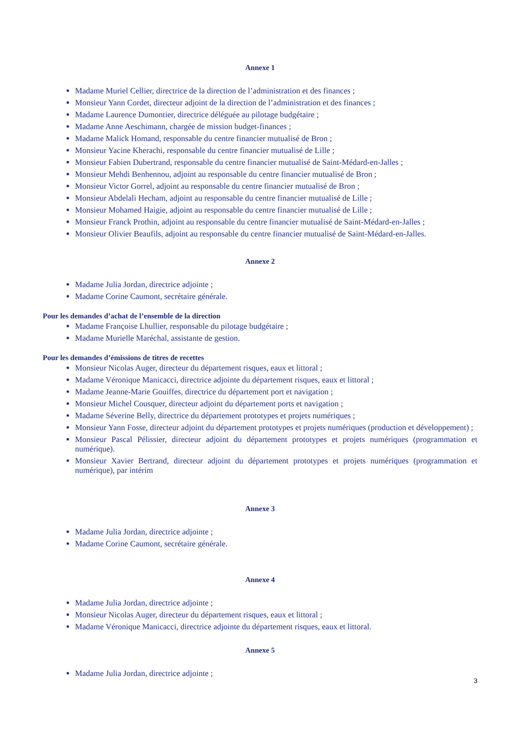Annexe 1
Madame Muriel Cellier, directrice de la direction de l’administration et des finances ;
Monsieur Yann Cordet, directeur adjoint de la direction de l’administration et des finances ;
Madame Laurence Dumontier, directrice déléguée au pilotage budgétaire ;
Madame Anne Aeschimann, chargée de mission budget-finances ;
Madame Malick Homand, responsable du centre financier mutualisé de Bron ;
Monsieur Yacine Kherachi, responsable du centre financier mutualisé de Lille ;
Monsieur Fabien Dubertrand, responsable du centre financier mutualisé de Saint-Médard-en-Jalles ;
Monsieur Mehdi Benhennou, adjoint au responsable du centre financier mutualisé de Bron ;
Monsieur Victor Gorrel, adjoint au responsable du centre financier mutualisé de Bron ;
Monsieur Abdelali Hecham, adjoint au responsable du centre financier mutualisé de Lille ;
Monsieur Mohamed Haigie, adjoint au responsable du centre financier mutualisé de Lille ;
Monsieur Franck Prothin, adjoint au responsable du centre financier mutualisé de Saint-Médard-en-Jalles ;
Monsieur Olivier Beaufils, adjoint au responsable du centre financier mutualisé de Saint-Médard-en-Jalles.
Annexe 2
Madame Julia Jordan, directrice adjointe ;
Madame Corine Caumont, secrétaire générale.
Pour les demandes d’achat de l’ensemble de la direction
Madame Françoise Lhullier, responsable du pilotage budgétaire ;
Madame Murielle Maréchal, assistante de gestion.
Pour les demandes d’émissions de titres de recettes
Monsieur Nicolas Auger, directeur du département risques, eaux et littoral ;
Madame Véronique Manicacci, directrice adjointe du département risques, eaux et littoral ;
Madame Jeanne-Marie Gouiffes, directrice du département port et navigation ;
Monsieur Michel Cousquer, directeur adjoint du département ports et navigation ;
Madame Séverine Belly, directrice du département prototypes et projets numériques ;
Monsieur Yann Fosse, directeur adjoint du département prototypes et projets numériques (production et développement) ;
Monsieur Pascal Pélissier, directeur adjoint du département prototypes et projets numériques (programmation et numérique).
Monsieur Xavier Bertrand, directeur adjoint du département prototypes et projets numériques (programmation et numérique), par intérim
Annexe 3
Madame Julia Jordan, directrice adjointe ;
Madame Corine Caumont, secrétaire générale.
Annexe 4
Madame Julia Jordan, directrice adjointe ;
Monsieur Nicolas Auger, directeur du département risques, eaux et littoral ;
Madame Véronique Manicacci, directrice adjointe du département risques, eaux et littoral.
Annexe 5
Madame Julia Jordan, directrice adjointe ;
3